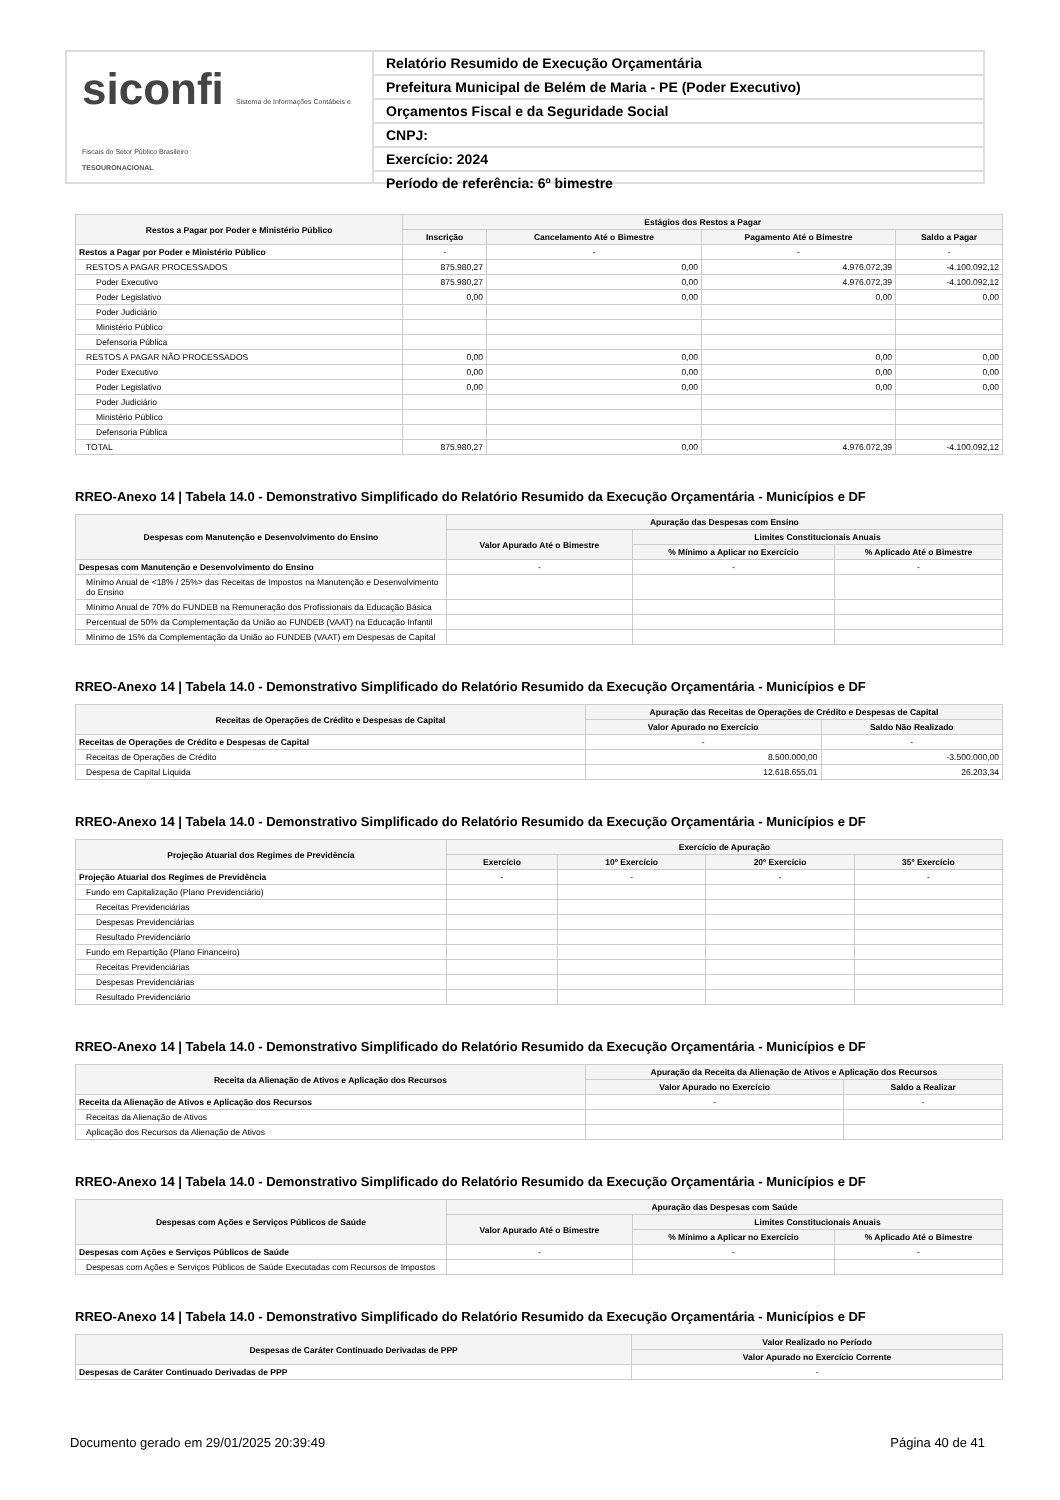siconfi Sistema de Informações Contábeis e Fiscais do Setor Público Brasileiro
TESOURONACIONAL
Relatório Resumido de Execução Orçamentária
Prefeitura Municipal de Belém de Maria - PE (Poder Executivo)
Orçamentos Fiscal e da Seguridade Social
CNPJ:
Exercício: 2024
Período de referência: 6º bimestre
| Restos a Pagar por Poder e Ministério Público | Estágios dos Restos a Pagar | | | |
| --- | --- | --- | --- | --- |
| | Inscrição | Cancelamento Até o Bimestre | Pagamento Até o Bimestre | Saldo a Pagar |
| Restos a Pagar por Poder e Ministério Público | - | - | - | - |
| RESTOS A PAGAR PROCESSADOS | 875.980,27 | 0,00 | 4.976.072,39 | -4.100.092,12 |
| Poder Executivo | 875.980,27 | 0,00 | 4.976.072,39 | -4.100.092,12 |
| Poder Legislativo | 0,00 | 0,00 | 0,00 | 0,00 |
| Poder Judiciário | | | | |
| Ministério Público | | | | |
| Defensoria Pública | | | | |
| RESTOS A PAGAR NÃO PROCESSADOS | 0,00 | 0,00 | 0,00 | 0,00 |
| Poder Executivo | 0,00 | 0,00 | 0,00 | 0,00 |
| Poder Legislativo | 0,00 | 0,00 | 0,00 | 0,00 |
| Poder Judiciário | | | | |
| Ministério Público | | | | |
| Defensoria Pública | | | | |
| TOTAL | 875.980,27 | 0,00 | 4.976.072,39 | -4.100.092,12 |
RREO-Anexo 14 | Tabela 14.0 - Demonstrativo Simplificado do Relatório Resumido da Execução Orçamentária - Municípios e DF
| Despesas com Manutenção e Desenvolvimento do Ensino | Apuração das Despesas com Ensino | | |
| --- | --- | --- | --- |
| | Valor Apurado Até o Bimestre | Limites Constitucionais Anuais | |
| | | % Mínimo a Aplicar no Exercício | % Aplicado Até o Bimestre |
| Despesas com Manutenção e Desenvolvimento do Ensino | - | - | - |
| Mínimo Anual de <18% / 25%> das Receitas de Impostos na Manutenção e Desenvolvimento do Ensino | | | |
| Mínimo Anual de 70% do FUNDEB na Remuneração dos Profissionais da Educação Básica | | | |
| Percentual de 50% da Complementação da União ao FUNDEB (VAAT) na Educação Infantil | | | |
| Mínimo de 15% da Complementação da União ao FUNDEB (VAAT) em Despesas de Capital | | | |
RREO-Anexo 14 | Tabela 14.0 - Demonstrativo Simplificado do Relatório Resumido da Execução Orçamentária - Municípios e DF
| Receitas de Operações de Crédito e Despesas de Capital | Apuração das Receitas de Operações de Crédito e Despesas de Capital | |
| --- | --- | --- |
| | Valor Apurado no Exercício | Saldo Não Realizado |
| Receitas de Operações de Crédito e Despesas de Capital | - | - |
| Receitas de Operações de Crédito | 8.500.000,00 | -3.500.000,00 |
| Despesa de Capital Líquida | 12.618.655,01 | 26.203,34 |
RREO-Anexo 14 | Tabela 14.0 - Demonstrativo Simplificado do Relatório Resumido da Execução Orçamentária - Municípios e DF
| Projeção Atuarial dos Regimes de Previdência | Exercício de Apuração | | | |
| --- | --- | --- | --- | --- |
| | Exercício | 10º Exercício | 20º Exercício | 35º Exercício |
| Projeção Atuarial dos Regimes de Previdência | - | - | - | - |
| Fundo em Capitalização (Plano Previdenciário) | | | | |
| Receitas Previdenciárias | | | | |
| Despesas Previdenciárias | | | | |
| Resultado Previdenciário | | | | |
| Fundo em Repartição (Plano Financeiro) | | | | |
| Receitas Previdenciárias | | | | |
| Despesas Previdenciárias | | | | |
| Resultado Previdenciário | | | | |
RREO-Anexo 14 | Tabela 14.0 - Demonstrativo Simplificado do Relatório Resumido da Execução Orçamentária - Municípios e DF
| Receita da Alienação de Ativos e Aplicação dos Recursos | Apuração da Receita da Alienação de Ativos e Aplicação dos Recursos | |
| --- | --- | --- |
| | Valor Apurado no Exercício | Saldo a Realizar |
| Receita da Alienação de Ativos e Aplicação dos Recursos | - | - |
| Receitas da Alienação de Ativos | | |
| Aplicação dos Recursos da Alienação de Ativos | | |
RREO-Anexo 14 | Tabela 14.0 - Demonstrativo Simplificado do Relatório Resumido da Execução Orçamentária - Municípios e DF
| Despesas com Ações e Serviços Públicos de Saúde | Apuração das Despesas com Saúde | | |
| --- | --- | --- | --- |
| | Valor Apurado Até o Bimestre | Limites Constitucionais Anuais | |
| | | % Mínimo a Aplicar no Exercício | % Aplicado Até o Bimestre |
| Despesas com Ações e Serviços Públicos de Saúde | - | - | - |
| Despesas com Ações e Serviços Públicos de Saúde Executadas com Recursos de Impostos | | | |
RREO-Anexo 14 | Tabela 14.0 - Demonstrativo Simplificado do Relatório Resumido da Execução Orçamentária - Municípios e DF
| Despesas de Caráter Continuado Derivadas de PPP | Valor Realizado no Período |
| --- | --- |
| | Valor Apurado no Exercício Corrente |
| Despesas de Caráter Continuado Derivadas de PPP | - |
Documento gerado em 29/01/2025 20:39:49 Página 40 de 41